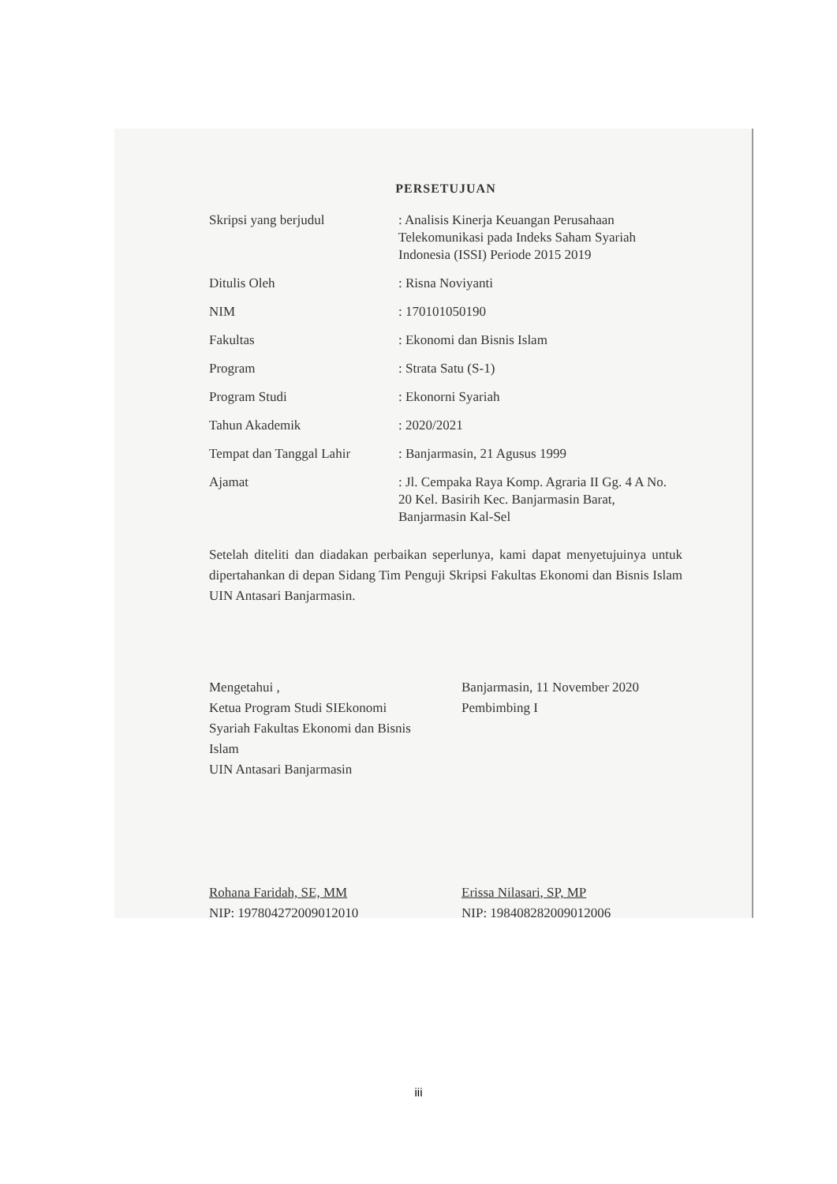PERSETUJUAN
| Skripsi yang berjudul | : Analisis Kinerja Keuangan Perusahaan Telekomunikasi pada Indeks Saham Syariah Indonesia (ISSI) Periode 2015 2019 |
| Ditulis Oleh | : Risna Noviyanti |
| NIM | : 170101050190 |
| Fakultas | : Ekonomi dan Bisnis Islam |
| Program | : Strata Satu (S-1) |
| Program Studi | : Ekonorni Syariah |
| Tahun Akademik | : 2020/2021 |
| Tempat dan Tanggal Lahir | : Banjarmasin, 21 Agusus 1999 |
| Ajamat | : Jl. Cempaka Raya Komp. Agraria II Gg. 4 A No. 20 Kel. Basirih Kec. Banjarmasin Barat, Banjarmasin Kal-Sel |
Setelah diteliti dan diadakan perbaikan seperlunya, kami dapat menyetujuinya untuk dipertahankan di depan Sidang Tim Penguji Skripsi Fakultas Ekonomi dan Bisnis Islam UIN Antasari Banjarmasin.
Mengetahui ,
Ketua Program Studi SIEkonomi Syariah Fakultas Ekonomi dan Bisnis Islam
UIN Antasari Banjarmasin
Rohana Faridah, SE, MM
NIP: 197804272009012010
Banjarmasin, 11 November 2020
Pembimbing I
Erissa Nilasari, SP, MP
NIP: 198408282009012006
iii